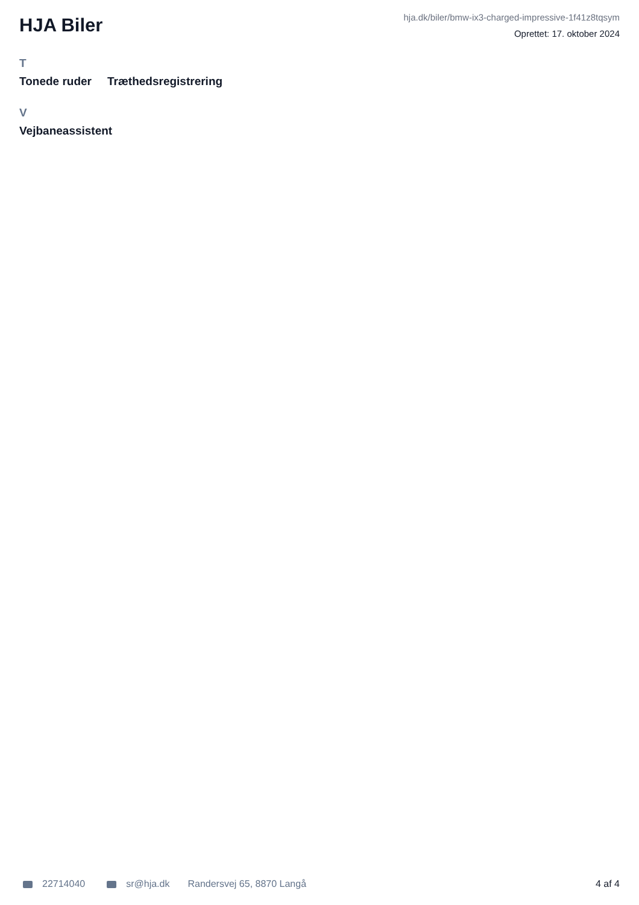HJA Biler
hja.dk/biler/bmw-ix3-charged-impressive-1f41z8tqsym
Oprettet: 17. oktober 2024
T
Tonede ruder Træthedsregistrering
V
Vejbaneassistent
22714040 sr@hja.dk Randersvej 65, 8870 Langå 4 af 4